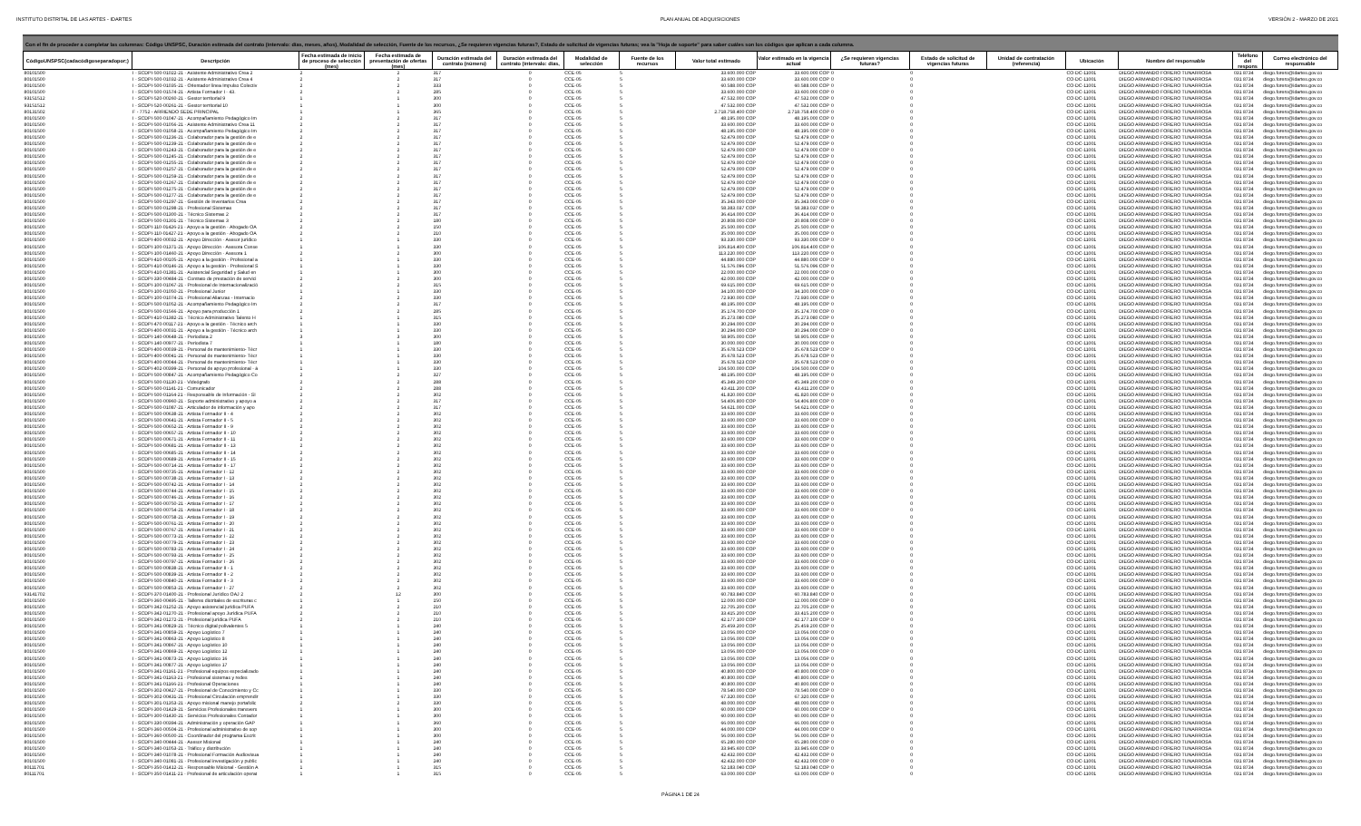INSTITUTO DISTRITAL DE LAS ARTES - IDARTES PLAN ANUAL DE ADQUISICIONES VERSIÓN 2 - MARZO DE 2021
Con el fin de proceder a completar las columnas: Código UNSPSC, Duración estimada del contrato (intervalo: días, meses, años), Modalidad de selección, Fuente de los recursos, ¿Se requieren vigencias futuras?, Estado de solicitud de vigencias futuras; vea la "Hoja de soporte" para saber cuáles son los códigos que aplican a cada columna.
| CódigoUNSPSC(cadacódigoseparadopor;) | Descripción | Fecha estimada de inicio de proceso de selección (mes) | Fecha estimada de presentación de ofertas (mes) | Duración estimada del contrato (número) | Duración estimada del contrato (intervalo: días, | Modalidad de selección | Fuente de los recursos | Valor total estimado | Valor estimado en la vigencia actual | ¿Se requieren vigencias futuras? | Estado de solicitud de vigencias futuras | Unidad de contratación (referencia) | Ubicación | Nombre del responsable | Teléfono del respons | Correo electrónico del responsable |
| --- | --- | --- | --- | --- | --- | --- | --- | --- | --- | --- | --- | --- | --- | --- | --- | --- |
| 80101500 | I - SCDPI-500-01022-21 - Asistente Administrativo Crea 2 | 2 | 2 | 317 | 0 | CCE-05 | 5 | 33.600.000 COP | 33.600.000 COP | 0 | 0 | | CO-DC-11001 | DIEGO ARMANDO FORERO TUNARROSA | 031 8734 | diego.forero@idartes.gov.co |
| 80101500 | I - SCDPI-500-01032-21 - Asistente Administrativo Crea 4 | 2 | 2 | 317 | 0 | CCE-05 | 5 | 33.600.000 COP | 33.600.000 COP | 0 | 0 | | CO-DC-11001 | DIEGO ARMANDO FORERO TUNARROSA | 031 8734 | diego.forero@idartes.gov.co |
| 80101500 | I - SCDPI-500-01035-21 - Orientador línea Impulso Colectiv | 2 | 2 | 333 | 0 | CCE-05 | 5 | 60.588.000 COP | 60.588.000 COP | 0 | 0 | | CO-DC-11001 | DIEGO ARMANDO FORERO TUNARROSA | 031 8734 | diego.forero@idartes.gov.co |
| 80101500 | I - SCDPI-500-01574-21 - Artista Formador I - 43. | 2 | 2 | 285 | 0 | CCE-05 | 5 | 33.600.000 COP | 33.600.000 COP | 0 | 0 | | CO-DC-11001 | DIEGO ARMANDO FORERO TUNARROSA | 031 8734 | diego.forero@idartes.gov.co |
| 93151512 | I - SCDPI-520-00260-21 - Gestor territorial 9 | 1 | 1 | 300 | 0 | CCE-05 | 5 | 47.532.000 COP | 47.532.000 COP | 0 | 0 | | CO-DC-11001 | DIEGO ARMANDO FORERO TUNARROSA | 031 8734 | diego.forero@idartes.gov.co |
| 93151512 | I - SCDPI-520-00261-21 - Gestor territorial 10 | 1 | 1 | 300 | 0 | CCE-05 | 5 | 47.532.000 COP | 47.532.000 COP | 0 | 0 | | CO-DC-11001 | DIEGO ARMANDO FORERO TUNARROSA | 031 8734 | diego.forero@idartes.gov.co |
| 80131502 | F - 7752 - ARRIENDO SEDE PRINCIPAL | 1 | 1 | 365 | 0 | CCE-05 | 5 | 2.718.758.400 COP | 2.718.758.400 COP | 0 | 0 | | CO-DC-11001 | DIEGO ARMANDO FORERO TUNARROSA | 031 8734 | diego.forero@idartes.gov.co |
| 80101500 | I - SCDPI-500-01047-21 - Acompañamiento Pedagógico Im | 2 | 2 | 317 | 0 | CCE-05 | 5 | 48.195.000 COP | 48.195.000 COP | 0 | 0 | | CO-DC-11001 | DIEGO ARMANDO FORERO TUNARROSA | 031 8734 | diego.forero@idartes.gov.co |
| 80101500 | I - SCDPI-500-01056-21 - Asistente Administrativo Crea 11 | 2 | 2 | 317 | 0 | CCE-05 | 5 | 33.600.000 COP | 33.600.000 COP | 0 | 0 | | CO-DC-11001 | DIEGO ARMANDO FORERO TUNARROSA | 031 8734 | diego.forero@idartes.gov.co |
| 80101500 | I - SCDPI-500-01058-21 - Acompañamiento Pedagógico Im | 2 | 2 | 317 | 0 | CCE-05 | 5 | 48.195.000 COP | 48.195.000 COP | 0 | 0 | | CO-DC-11001 | DIEGO ARMANDO FORERO TUNARROSA | 031 8734 | diego.forero@idartes.gov.co |
| 80101500 | I - SCDPI-500-01236-21 - Colaborador para la gestión de e | 2 | 2 | 317 | 0 | CCE-05 | 5 | 52.479.000 COP | 52.479.000 COP | 0 | 0 | | CO-DC-11001 | DIEGO ARMANDO FORERO TUNARROSA | 031 8734 | diego.forero@idartes.gov.co |
| 80101500 | I - SCDPI-500-01239-21 - Colaborador para la gestión de e | 2 | 2 | 317 | 0 | CCE-05 | 5 | 52.479.000 COP | 52.479.000 COP | 0 | 0 | | CO-DC-11001 | DIEGO ARMANDO FORERO TUNARROSA | 031 8734 | diego.forero@idartes.gov.co |
| 80101500 | I - SCDPI-500-01243-21 - Colaborador para la gestión de e | 2 | 2 | 317 | 0 | CCE-05 | 5 | 52.479.000 COP | 52.479.000 COP | 0 | 0 | | CO-DC-11001 | DIEGO ARMANDO FORERO TUNARROSA | 031 8734 | diego.forero@idartes.gov.co |
| 80101500 | I - SCDPI-500-01245-21 - Colaborador para la gestión de e | 2 | 2 | 317 | 0 | CCE-05 | 5 | 52.479.000 COP | 52.479.000 COP | 0 | 0 | | CO-DC-11001 | DIEGO ARMANDO FORERO TUNARROSA | 031 8734 | diego.forero@idartes.gov.co |
| 80101500 | I - SCDPI-500-01255-21 - Colaborador para la gestión de e | 2 | 2 | 317 | 0 | CCE-05 | 5 | 52.479.000 COP | 52.479.000 COP | 0 | 0 | | CO-DC-11001 | DIEGO ARMANDO FORERO TUNARROSA | 031 8734 | diego.forero@idartes.gov.co |
| 80101500 | I - SCDPI-500-01257-21 - Colaborador para la gestión de e | 2 | 2 | 317 | 0 | CCE-05 | 5 | 52.479.000 COP | 52.479.000 COP | 0 | 0 | | CO-DC-11001 | DIEGO ARMANDO FORERO TUNARROSA | 031 8734 | diego.forero@idartes.gov.co |
| 80101500 | I - SCDPI-500-01259-21 - Colaborador para la gestión de e | 2 | 2 | 317 | 0 | CCE-05 | 5 | 52.479.000 COP | 52.479.000 COP | 0 | 0 | | CO-DC-11001 | DIEGO ARMANDO FORERO TUNARROSA | 031 8734 | diego.forero@idartes.gov.co |
| 80101500 | I - SCDPI-500-01267-21 - Colaborador para la gestión de e | 2 | 2 | 317 | 0 | CCE-05 | 5 | 52.479.000 COP | 52.479.000 COP | 0 | 0 | | CO-DC-11001 | DIEGO ARMANDO FORERO TUNARROSA | 031 8734 | diego.forero@idartes.gov.co |
| 80101500 | I - SCDPI-500-01275-21 - Colaborador para la gestión de e | 2 | 2 | 317 | 0 | CCE-05 | 5 | 52.479.000 COP | 52.479.000 COP | 0 | 0 | | CO-DC-11001 | DIEGO ARMANDO FORERO TUNARROSA | 031 8734 | diego.forero@idartes.gov.co |
| 80101500 | I - SCDPI-500-01277-21 - Colaborador para la gestión de e | 2 | 2 | 317 | 0 | CCE-05 | 5 | 52.479.000 COP | 52.479.000 COP | 0 | 0 | | CO-DC-11001 | DIEGO ARMANDO FORERO TUNARROSA | 031 8734 | diego.forero@idartes.gov.co |
| 80101500 | I - SCDPI-500-01297-21 - Gestión de Inventarios Crea | 2 | 2 | 317 | 0 | CCE-05 | 5 | 35.343.000 COP | 35.343.000 COP | 0 | 0 | | CO-DC-11001 | DIEGO ARMANDO FORERO TUNARROSA | 031 8734 | diego.forero@idartes.gov.co |
| 80101500 | I - SCDPI-500-01298-21 - Profesional Sistemas | 2 | 2 | 317 | 0 | CCE-05 | 5 | 58.383.037 COP | 58.383.037 COP | 0 | 0 | | CO-DC-11001 | DIEGO ARMANDO FORERO TUNARROSA | 031 8734 | diego.forero@idartes.gov.co |
| 80101500 | I - SCDPI-500-01300-21 - Técnico Sistemas 2 | 2 | 2 | 317 | 0 | CCE-05 | 5 | 36.414.000 COP | 36.414.000 COP | 0 | 0 | | CO-DC-11001 | DIEGO ARMANDO FORERO TUNARROSA | 031 8734 | diego.forero@idartes.gov.co |
| 80101500 | I - SCDPI-500-01301-21 - Técnico Sistemas 3 | 2 | 2 | 180 | 0 | CCE-05 | 5 | 20.808.000 COP | 20.808.000 COP | 0 | 0 | | CO-DC-11001 | DIEGO ARMANDO FORERO TUNARROSA | 031 8734 | diego.forero@idartes.gov.co |
| 80101500 | I - SCDPI-110-01426-21 - Apoyo a la gestión - Abogado OA | 2 | 2 | 150 | 0 | CCE-05 | 5 | 25.500.000 COP | 25.500.000 COP | 0 | 0 | | CO-DC-11001 | DIEGO ARMANDO FORERO TUNARROSA | 031 8734 | diego.forero@idartes.gov.co |
| 80101500 | I - SCDPI-110-01427-21 - Apoyo a la gestión - Abogado OA | 2 | 2 | 210 | 0 | CCE-05 | 5 | 35.000.000 COP | 35.000.000 COP | 0 | 0 | | CO-DC-11001 | DIEGO ARMANDO FORERO TUNARROSA | 031 8734 | diego.forero@idartes.gov.co |
| 80101500 | I - SCDPI-400-00032-21 - Apoyo Dirección - Asesor jurídico | 1 | 1 | 330 | 0 | CCE-05 | 5 | 93.330.000 COP | 93.330.000 COP | 0 | 0 | | CO-DC-11001 | DIEGO ARMANDO FORERO TUNARROSA | 031 8734 | diego.forero@idartes.gov.co |
| 80101500 | I - SCDPI-100-01371-21 - Apoyo Dirección - Asesora Conse | 1 | 1 | 330 | 0 | CCE-05 | 5 | 106.814.400 COP | 106.814.400 COP | 0 | 0 | | CO-DC-11001 | DIEGO ARMANDO FORERO TUNARROSA | 031 8734 | diego.forero@idartes.gov.co |
| 80101500 | I - SCDPI-100-01460-21 - Apoyo Dirección - Asesora 1 | 2 | 2 | 300 | 0 | CCE-05 | 5 | 113.220.000 COP | 113.220.000 COP | 0 | 0 | | CO-DC-11001 | DIEGO ARMANDO FORERO TUNARROSA | 031 8734 | diego.forero@idartes.gov.co |
| 80101500 | I - SCDPI-410-00105-21 - Apoyo a la gestión - Profesional a | 1 | 1 | 330 | 0 | CCE-05 | 5 | 44.880.000 COP | 44.880.000 COP | 0 | 0 | | CO-DC-11001 | DIEGO ARMANDO FORERO TUNARROSA | 031 8734 | diego.forero@idartes.gov.co |
| 80101500 | I - SCDPI-410-00146-21 - Apoyo a la gestión - Profesional S | 1 | 1 | 330 | 0 | CCE-05 | 5 | 51.576.096 COP | 51.576.096 COP | 0 | 0 | | CO-DC-11001 | DIEGO ARMANDO FORERO TUNARROSA | 031 8734 | diego.forero@idartes.gov.co |
| 80101500 | I - SCDPI-410-01381-21 - Asistencial Seguridad y Salud en | 1 | 1 | 300 | 0 | CCE-05 | 5 | 22.000.000 COP | 22.000.000 COP | 0 | 0 | | CO-DC-11001 | DIEGO ARMANDO FORERO TUNARROSA | 031 8734 | diego.forero@idartes.gov.co |
| 80101500 | I - SCDPI-330-00484-21 - Contrato de prestación de servici | 2 | 2 | 300 | 0 | CCE-05 | 5 | 42.000.000 COP | 42.000.000 COP | 0 | 0 | | CO-DC-11001 | DIEGO ARMANDO FORERO TUNARROSA | 031 8734 | diego.forero@idartes.gov.co |
| 80101500 | I - SCDPI-100-01067-21 - Profesional de Internacionalizació | 2 | 2 | 315 | 0 | CCE-05 | 5 | 69.615.000 COP | 69.615.000 COP | 0 | 0 | | CO-DC-11001 | DIEGO ARMANDO FORERO TUNARROSA | 031 8734 | diego.forero@idartes.gov.co |
| 80101500 | I - SCDPI-100-01050-21 - Profesional Junior | 1 | 1 | 330 | 0 | CCE-05 | 5 | 34.100.000 COP | 34.100.000 COP | 0 | 0 | | CO-DC-11001 | DIEGO ARMANDO FORERO TUNARROSA | 031 8734 | diego.forero@idartes.gov.co |
| 80101500 | I - SCDPI-100-01074-21 - Profesional Alianzas - Internacio | 2 | 2 | 330 | 0 | CCE-05 | 5 | 72.930.000 COP | 72.930.000 COP | 0 | 0 | | CO-DC-11001 | DIEGO ARMANDO FORERO TUNARROSA | 031 8734 | diego.forero@idartes.gov.co |
| 80101500 | I - SCDPI-500-01052-21 - Acompañamiento Pedagógico Im | 2 | 2 | 317 | 0 | CCE-05 | 5 | 48.195.000 COP | 48.195.000 COP | 0 | 0 | | CO-DC-11001 | DIEGO ARMANDO FORERO TUNARROSA | 031 8734 | diego.forero@idartes.gov.co |
| 80101500 | I - SCDPI-500-01566-21 - Apoyo para producción 1 | 2 | 2 | 285 | 0 | CCE-05 | 5 | 35.174.700 COP | 35.174.700 COP | 0 | 0 | | CO-DC-11001 | DIEGO ARMANDO FORERO TUNARROSA | 031 8734 | diego.forero@idartes.gov.co |
| 80101500 | I - SCDPI-410-01382-21 - Técnico Administrativo Talento H | 1 | 1 | 315 | 0 | CCE-05 | 5 | 35.273.080 COP | 35.273.080 COP | 0 | 0 | | CO-DC-11001 | DIEGO ARMANDO FORERO TUNARROSA | 031 8734 | diego.forero@idartes.gov.co |
| 80101500 | I - SCDPI-470-00117-21 - Apoyo a la gestión - Técnico arch | 1 | 1 | 330 | 0 | CCE-05 | 5 | 30.294.000 COP | 30.294.000 COP | 0 | 0 | | CO-DC-11001 | DIEGO ARMANDO FORERO TUNARROSA | 031 8734 | diego.forero@idartes.gov.co |
| 80101500 | I - SCDPI-400-00031-21 - Apoyo a la gestión - Técnico arch | 1 | 1 | 330 | 0 | CCE-05 | 5 | 30.294.000 COP | 30.294.000 COP | 0 | 0 | | CO-DC-11001 | DIEGO ARMANDO FORERO TUNARROSA | 031 8734 | diego.forero@idartes.gov.co |
| 80101500 | I - SCDPI-140-00648-21 - Periodista 2 | 3 | 3 | 300 | 0 | CCE-05 | 5 | 58.905.000 COP | 58.905.000 COP | 0 | 0 | | CO-DC-11001 | DIEGO ARMANDO FORERO TUNARROSA | 031 8734 | diego.forero@idartes.gov.co |
| 80101500 | I - SCDPI-140-00977-21 - Periodista 7 | 1 | 1 | 180 | 0 | CCE-05 | 5 | 30.000.000 COP | 30.000.000 COP | 0 | 0 | | CO-DC-11001 | DIEGO ARMANDO FORERO TUNARROSA | 031 8734 | diego.forero@idartes.gov.co |
| 80101500 | I - SCDPI-400-00039-21 - Personal de mantenimiento- Técr | 1 | 1 | 330 | 0 | CCE-05 | 5 | 35.678.523 COP | 35.678.523 COP | 0 | 0 | | CO-DC-11001 | DIEGO ARMANDO FORERO TUNARROSA | 031 8734 | diego.forero@idartes.gov.co |
| 80101500 | I - SCDPI-400-00041-21 - Personal de mantenimiento- Técr | 1 | 1 | 330 | 0 | CCE-05 | 5 | 35.678.523 COP | 35.678.523 COP | 0 | 0 | | CO-DC-11001 | DIEGO ARMANDO FORERO TUNARROSA | 031 8734 | diego.forero@idartes.gov.co |
| 80101500 | I - SCDPI-400-00044-21 - Personal de mantenimiento- Técr | 1 | 1 | 330 | 0 | CCE-05 | 5 | 35.678.523 COP | 35.678.523 COP | 0 | 0 | | CO-DC-11001 | DIEGO ARMANDO FORERO TUNARROSA | 031 8734 | diego.forero@idartes.gov.co |
| 80101500 | I - SCDPI-402-00399-21 - Personal de apoyo profesional - á | 1 | 1 | 330 | 0 | CCE-05 | 5 | 104.500.000 COP | 104.500.000 COP | 0 | 0 | | CO-DC-11001 | DIEGO ARMANDO FORERO TUNARROSA | 031 8734 | diego.forero@idartes.gov.co |
| 80101500 | I - SCDPI-500-00847-21 - Acompañamiento Pedagógico Co | 2 | 2 | 327 | 0 | CCE-05 | 5 | 48.195.000 COP | 48.195.000 COP | 0 | 0 | | CO-DC-11001 | DIEGO ARMANDO FORERO TUNARROSA | 031 8734 | diego.forero@idartes.gov.co |
| 80101500 | I - SCDPI-500-01130-21 - Videógrafo | 2 | 2 | 288 | 0 | CCE-05 | 5 | 45.349.200 COP | 45.349.200 COP | 0 | 0 | | CO-DC-11001 | DIEGO ARMANDO FORERO TUNARROSA | 031 8734 | diego.forero@idartes.gov.co |
| 80101500 | I - SCDPI-500-01141-21 - Comunicador | 2 | 2 | 288 | 0 | CCE-05 | 5 | 43.411.200 COP | 43.411.200 COP | 0 | 0 | | CO-DC-11001 | DIEGO ARMANDO FORERO TUNARROSA | 031 8734 | diego.forero@idartes.gov.co |
| 80101500 | I - SCDPI-500-01164-21 - Responsable de Información - SI | 2 | 2 | 302 | 0 | CCE-05 | 5 | 41.820.000 COP | 41.820.000 COP | 0 | 0 | | CO-DC-11001 | DIEGO ARMANDO FORERO TUNARROSA | 031 8734 | diego.forero@idartes.gov.co |
| 80101500 | I - SCDPI-500-00960-21 - Soporte administrativo y apoyo a | 2 | 2 | 317 | 0 | CCE-05 | 5 | 54.406.800 COP | 54.406.800 COP | 0 | 0 | | CO-DC-11001 | DIEGO ARMANDO FORERO TUNARROSA | 031 8734 | diego.forero@idartes.gov.co |
| 80101500 | I - SCDPI-500-01087-21 - Articulador de información y apo | 2 | 2 | 317 | 0 | CCE-05 | 5 | 54.621.000 COP | 54.621.000 COP | 0 | 0 | | CO-DC-11001 | DIEGO ARMANDO FORERO TUNARROSA | 031 8734 | diego.forero@idartes.gov.co |
| 80101500 | I - SCDPI-500-00638-21 - Artista Formador II - 4 | 2 | 2 | 302 | 0 | CCE-05 | 5 | 33.600.000 COP | 33.600.000 COP | 0 | 0 | | CO-DC-11001 | DIEGO ARMANDO FORERO TUNARROSA | 031 8734 | diego.forero@idartes.gov.co |
| 80101500 | I - SCDPI-500-00641-21 - Artista Formador II - 5 | 2 | 2 | 302 | 0 | CCE-05 | 5 | 33.600.000 COP | 33.600.000 COP | 0 | 0 | | CO-DC-11001 | DIEGO ARMANDO FORERO TUNARROSA | 031 8734 | diego.forero@idartes.gov.co |
| 80101500 | I - SCDPI-500-00652-21 - Artista Formador II - 9 | 2 | 2 | 302 | 0 | CCE-05 | 5 | 33.600.000 COP | 33.600.000 COP | 0 | 0 | | CO-DC-11001 | DIEGO ARMANDO FORERO TUNARROSA | 031 8734 | diego.forero@idartes.gov.co |
| 80101500 | I - SCDPI-500-00657-21 - Artista Formador II - 10 | 2 | 2 | 302 | 0 | CCE-05 | 5 | 33.600.000 COP | 33.600.000 COP | 0 | 0 | | CO-DC-11001 | DIEGO ARMANDO FORERO TUNARROSA | 031 8734 | diego.forero@idartes.gov.co |
| 80101500 | I - SCDPI-500-00671-21 - Artista Formador II - 11 | 2 | 2 | 302 | 0 | CCE-05 | 5 | 33.600.000 COP | 33.600.000 COP | 0 | 0 | | CO-DC-11001 | DIEGO ARMANDO FORERO TUNARROSA | 031 8734 | diego.forero@idartes.gov.co |
| 80101500 | I - SCDPI-500-00681-21 - Artista Formador II - 13 | 2 | 2 | 302 | 0 | CCE-05 | 5 | 33.600.000 COP | 33.600.000 COP | 0 | 0 | | CO-DC-11001 | DIEGO ARMANDO FORERO TUNARROSA | 031 8734 | diego.forero@idartes.gov.co |
| 80101500 | I - SCDPI-500-00685-21 - Artista Formador II - 14 | 2 | 2 | 302 | 0 | CCE-05 | 5 | 33.600.000 COP | 33.600.000 COP | 0 | 0 | | CO-DC-11001 | DIEGO ARMANDO FORERO TUNARROSA | 031 8734 | diego.forero@idartes.gov.co |
| 80101500 | I - SCDPI-500-00689-21 - Artista Formador II - 15 | 2 | 2 | 302 | 0 | CCE-05 | 5 | 33.600.000 COP | 33.600.000 COP | 0 | 0 | | CO-DC-11001 | DIEGO ARMANDO FORERO TUNARROSA | 031 8734 | diego.forero@idartes.gov.co |
| 80101500 | I - SCDPI-500-00714-21 - Artista Formador II - 17 | 2 | 2 | 302 | 0 | CCE-05 | 5 | 33.600.000 COP | 33.600.000 COP | 0 | 0 | | CO-DC-11001 | DIEGO ARMANDO FORERO TUNARROSA | 031 8734 | diego.forero@idartes.gov.co |
| 80101500 | I - SCDPI-500-00735-21 - Artista Formador I - 12 | 2 | 2 | 302 | 0 | CCE-05 | 5 | 33.600.000 COP | 33.600.000 COP | 0 | 0 | | CO-DC-11001 | DIEGO ARMANDO FORERO TUNARROSA | 031 8734 | diego.forero@idartes.gov.co |
| 80101500 | I - SCDPI-500-00738-21 - Artista Formador I - 13 | 2 | 2 | 302 | 0 | CCE-05 | 5 | 33.600.000 COP | 33.600.000 COP | 0 | 0 | | CO-DC-11001 | DIEGO ARMANDO FORERO TUNARROSA | 031 8734 | diego.forero@idartes.gov.co |
| 80101500 | I - SCDPI-500-00742-21 - Artista Formador I - 14 | 2 | 2 | 302 | 0 | CCE-05 | 5 | 33.600.000 COP | 33.600.000 COP | 0 | 0 | | CO-DC-11001 | DIEGO ARMANDO FORERO TUNARROSA | 031 8734 | diego.forero@idartes.gov.co |
| 80101500 | I - SCDPI-500-00744-21 - Artista Formador I - 15 | 2 | 2 | 302 | 0 | CCE-05 | 5 | 33.600.000 COP | 33.600.000 COP | 0 | 0 | | CO-DC-11001 | DIEGO ARMANDO FORERO TUNARROSA | 031 8734 | diego.forero@idartes.gov.co |
| 80101500 | I - SCDPI-500-00746-21 - Artista Formador I - 16 | 2 | 2 | 302 | 0 | CCE-05 | 5 | 33.600.000 COP | 33.600.000 COP | 0 | 0 | | CO-DC-11001 | DIEGO ARMANDO FORERO TUNARROSA | 031 8734 | diego.forero@idartes.gov.co |
| 80101500 | I - SCDPI-500-00750-21 - Artista Formador I - 17 | 2 | 2 | 302 | 0 | CCE-05 | 5 | 33.600.000 COP | 33.600.000 COP | 0 | 0 | | CO-DC-11001 | DIEGO ARMANDO FORERO TUNARROSA | 031 8734 | diego.forero@idartes.gov.co |
| 80101500 | I - SCDPI-500-00754-21 - Artista Formador I - 18 | 2 | 2 | 302 | 0 | CCE-05 | 5 | 33.600.000 COP | 33.600.000 COP | 0 | 0 | | CO-DC-11001 | DIEGO ARMANDO FORERO TUNARROSA | 031 8734 | diego.forero@idartes.gov.co |
| 80101500 | I - SCDPI-500-00758-21 - Artista Formador I - 19 | 2 | 2 | 302 | 0 | CCE-05 | 5 | 33.600.000 COP | 33.600.000 COP | 0 | 0 | | CO-DC-11001 | DIEGO ARMANDO FORERO TUNARROSA | 031 8734 | diego.forero@idartes.gov.co |
| 80101500 | I - SCDPI-500-00761-21 - Artista Formador I - 20 | 2 | 2 | 302 | 0 | CCE-05 | 5 | 33.600.000 COP | 33.600.000 COP | 0 | 0 | | CO-DC-11001 | DIEGO ARMANDO FORERO TUNARROSA | 031 8734 | diego.forero@idartes.gov.co |
| 80101500 | I - SCDPI-500-00767-21 - Artista Formador I - 21 | 2 | 2 | 302 | 0 | CCE-05 | 5 | 33.600.000 COP | 33.600.000 COP | 0 | 0 | | CO-DC-11001 | DIEGO ARMANDO FORERO TUNARROSA | 031 8734 | diego.forero@idartes.gov.co |
| 80101500 | I - SCDPI-500-00773-21 - Artista Formador I - 22 | 2 | 2 | 302 | 0 | CCE-05 | 5 | 33.600.000 COP | 33.600.000 COP | 0 | 0 | | CO-DC-11001 | DIEGO ARMANDO FORERO TUNARROSA | 031 8734 | diego.forero@idartes.gov.co |
| 80101500 | I - SCDPI-500-00779-21 - Artista Formador I - 23 | 2 | 2 | 302 | 0 | CCE-05 | 5 | 33.600.000 COP | 33.600.000 COP | 0 | 0 | | CO-DC-11001 | DIEGO ARMANDO FORERO TUNARROSA | 031 8734 | diego.forero@idartes.gov.co |
| 80101500 | I - SCDPI-500-00783-21 - Artista Formador I - 24 | 2 | 2 | 302 | 0 | CCE-05 | 5 | 33.600.000 COP | 33.600.000 COP | 0 | 0 | | CO-DC-11001 | DIEGO ARMANDO FORERO TUNARROSA | 031 8734 | diego.forero@idartes.gov.co |
| 80101500 | I - SCDPI-500-00793-21 - Artista Formador I - 25 | 2 | 2 | 302 | 0 | CCE-05 | 5 | 33.600.000 COP | 33.600.000 COP | 0 | 0 | | CO-DC-11001 | DIEGO ARMANDO FORERO TUNARROSA | 031 8734 | diego.forero@idartes.gov.co |
| 80101500 | I - SCDPI-500-00797-21 - Artista Formador I - 26 | 2 | 2 | 302 | 0 | CCE-05 | 5 | 33.600.000 COP | 33.600.000 COP | 0 | 0 | | CO-DC-11001 | DIEGO ARMANDO FORERO TUNARROSA | 031 8734 | diego.forero@idartes.gov.co |
| 80101500 | I - SCDPI-500-00838-21 - Artista Formador II - 1 | 2 | 2 | 302 | 0 | CCE-05 | 5 | 33.600.000 COP | 33.600.000 COP | 0 | 0 | | CO-DC-11001 | DIEGO ARMANDO FORERO TUNARROSA | 031 8734 | diego.forero@idartes.gov.co |
| 80101500 | I - SCDPI-500-00839-21 - Artista Formador II - 2 | 2 | 2 | 302 | 0 | CCE-05 | 5 | 33.600.000 COP | 33.600.000 COP | 0 | 0 | | CO-DC-11001 | DIEGO ARMANDO FORERO TUNARROSA | 031 8734 | diego.forero@idartes.gov.co |
| 80101500 | I - SCDPI-500-00840-21 - Artista Formador II - 3 | 2 | 2 | 302 | 0 | CCE-05 | 5 | 33.600.000 COP | 33.600.000 COP | 0 | 0 | | CO-DC-11001 | DIEGO ARMANDO FORERO TUNARROSA | 031 8734 | diego.forero@idartes.gov.co |
| 80101500 | I - SCDPI-500-00853-21 - Artista Formador I - 27 | 2 | 2 | 302 | 0 | CCE-05 | 5 | 33.600.000 COP | 33.600.000 COP | 0 | 0 | | CO-DC-11001 | DIEGO ARMANDO FORERO TUNARROSA | 031 8734 | diego.forero@idartes.gov.co |
| 93141702 | I - SCDPI-370-01400-21 - Profesional Jurídico OAJ 2 | 2 | 12 | 300 | 0 | CCE-05 | 5 | 60.783.840 COP | 60.783.840 COP | 0 | 0 | | CO-DC-11001 | DIEGO ARMANDO FORERO TUNARROSA | 031 8734 | diego.forero@idartes.gov.co |
| 80101500 | I - SCDPI-360-00495-21 - Talleres distritales de escrituras c | 1 | 1 | 150 | 0 | CCE-05 | 5 | 12.000.000 COP | 12.000.000 COP | 0 | 0 | | CO-DC-11001 | DIEGO ARMANDO FORERO TUNARROSA | 031 8734 | diego.forero@idartes.gov.co |
| 80101500 | I - SCDPI-342-01252-21 - Apoyo asistencial jurídica PUFA | 2 | 2 | 210 | 0 | CCE-05 | 5 | 22.705.200 COP | 22.705.200 COP | 0 | 0 | | CO-DC-11001 | DIEGO ARMANDO FORERO TUNARROSA | 031 8734 | diego.forero@idartes.gov.co |
| 80101500 | I - SCDPI-342-01270-21 - Profesional apoyo Jurídica PUFA | 2 | 2 | 210 | 0 | CCE-05 | 5 | 33.415.200 COP | 33.415.200 COP | 0 | 0 | | CO-DC-11001 | DIEGO ARMANDO FORERO TUNARROSA | 031 8734 | diego.forero@idartes.gov.co |
| 80101500 | I - SCDPI-342-01272-21 - Profesional jurídica PUFA | 2 | 2 | 210 | 0 | CCE-05 | 5 | 42.177.100 COP | 42.177.100 COP | 0 | 0 | | CO-DC-11001 | DIEGO ARMANDO FORERO TUNARROSA | 031 8734 | diego.forero@idartes.gov.co |
| 80101500 | I - SCDPI-341-00829-21 - Técnico digital polivalentes 5 | 1 | 1 | 240 | 0 | CCE-05 | 5 | 25.459.200 COP | 25.459.200 COP | 0 | 0 | | CO-DC-11001 | DIEGO ARMANDO FORERO TUNARROSA | 031 8734 | diego.forero@idartes.gov.co |
| 80101500 | I - SCDPI-341-00859-21 - Apoyo Logístico 7 | 1 | 1 | 240 | 0 | CCE-05 | 5 | 13.056.000 COP | 13.056.000 COP | 0 | 0 | | CO-DC-11001 | DIEGO ARMANDO FORERO TUNARROSA | 031 8734 | diego.forero@idartes.gov.co |
| 80101500 | I - SCDPI-341-00863-21 - Apoyo Logístico 8 | 1 | 1 | 240 | 0 | CCE-05 | 5 | 13.056.000 COP | 13.056.000 COP | 0 | 0 | | CO-DC-11001 | DIEGO ARMANDO FORERO TUNARROSA | 031 8734 | diego.forero@idartes.gov.co |
| 80101500 | I - SCDPI-341-00867-21 - Apoyo Logístico 10 | 1 | 1 | 240 | 0 | CCE-05 | 5 | 13.056.000 COP | 13.056.000 COP | 0 | 0 | | CO-DC-11001 | DIEGO ARMANDO FORERO TUNARROSA | 031 8734 | diego.forero@idartes.gov.co |
| 80101500 | I - SCDPI-341-00869-21 - Apoyo Logístico 12 | 1 | 1 | 240 | 0 | CCE-05 | 5 | 13.056.000 COP | 13.056.000 COP | 0 | 0 | | CO-DC-11001 | DIEGO ARMANDO FORERO TUNARROSA | 031 8734 | diego.forero@idartes.gov.co |
| 80101500 | I - SCDPI-341-00873-21 - Apoyo Logístico 16 | 1 | 1 | 240 | 0 | CCE-05 | 5 | 13.056.000 COP | 13.056.000 COP | 0 | 0 | | CO-DC-11001 | DIEGO ARMANDO FORERO TUNARROSA | 031 8734 | diego.forero@idartes.gov.co |
| 80101500 | I - SCDPI-341-00877-21 - Apoyo Logístico 17 | 1 | 1 | 240 | 0 | CCE-05 | 5 | 13.056.000 COP | 13.056.000 COP | 0 | 0 | | CO-DC-11001 | DIEGO ARMANDO FORERO TUNARROSA | 031 8734 | diego.forero@idartes.gov.co |
| 80101500 | I - SCDPI-341-01161-21 - Profesional equipos especializado | 1 | 1 | 240 | 0 | CCE-05 | 5 | 40.800.000 COP | 40.800.000 COP | 0 | 0 | | CO-DC-11001 | DIEGO ARMANDO FORERO TUNARROSA | 031 8734 | diego.forero@idartes.gov.co |
| 80101500 | I - SCDPI-341-01163-21 - Profesional sistemas y redes | 1 | 1 | 240 | 0 | CCE-05 | 5 | 40.800.000 COP | 40.800.000 COP | 0 | 0 | | CO-DC-11001 | DIEGO ARMANDO FORERO TUNARROSA | 031 8734 | diego.forero@idartes.gov.co |
| 80101500 | I - SCDPI-341-01166-21 - Profesional Operaciones | 1 | 1 | 240 | 0 | CCE-05 | 5 | 40.800.000 COP | 40.800.000 COP | 0 | 0 | | CO-DC-11001 | DIEGO ARMANDO FORERO TUNARROSA | 031 8734 | diego.forero@idartes.gov.co |
| 80101500 | I - SCDPI-302-00427-21 - Profesional de Conocimiento y Cc | 1 | 1 | 330 | 0 | CCE-05 | 5 | 78.540.000 COP | 78.540.000 COP | 0 | 0 | | CO-DC-11001 | DIEGO ARMANDO FORERO TUNARROSA | 031 8734 | diego.forero@idartes.gov.co |
| 80101500 | I - SCDPI-302-00431-21 - Profesional Circulación emprendir | 1 | 1 | 330 | 0 | CCE-05 | 5 | 67.320.000 COP | 67.320.000 COP | 0 | 0 | | CO-DC-11001 | DIEGO ARMANDO FORERO TUNARROSA | 031 8734 | diego.forero@idartes.gov.co |
| 80101500 | I - SCDPI-301-01353-21 - Apoyo misional manejo portafolic | 2 | 2 | 330 | 0 | CCE-05 | 5 | 48.000.000 COP | 48.000.000 COP | 0 | 0 | | CO-DC-11001 | DIEGO ARMANDO FORERO TUNARROSA | 031 8734 | diego.forero@idartes.gov.co |
| 80101500 | I - SCDPI-300-01429-21 - Servicios Profesionales transvers | 1 | 1 | 300 | 0 | CCE-05 | 5 | 60.000.000 COP | 60.000.000 COP | 0 | 0 | | CO-DC-11001 | DIEGO ARMANDO FORERO TUNARROSA | 031 8734 | diego.forero@idartes.gov.co |
| 80101500 | I - SCDPI-300-01430-21 - Servicios Profesionales Contador | 1 | 1 | 300 | 0 | CCE-05 | 5 | 60.000.000 COP | 60.000.000 COP | 0 | 0 | | CO-DC-11001 | DIEGO ARMANDO FORERO TUNARROSA | 031 8734 | diego.forero@idartes.gov.co |
| 80101500 | I - SCDPI-330-00394-21 - Administración y operación GAP | 1 | 1 | 360 | 0 | CCE-05 | 5 | 66.000.000 COP | 66.000.000 COP | 0 | 0 | | CO-DC-11001 | DIEGO ARMANDO FORERO TUNARROSA | 031 8734 | diego.forero@idartes.gov.co |
| 80101500 | I - SCDPI-360-00504-21 - Profesional administrativo de sop | 1 | 1 | 300 | 0 | CCE-05 | 5 | 44.000.000 COP | 44.000.000 COP | 0 | 0 | | CO-DC-11001 | DIEGO ARMANDO FORERO TUNARROSA | 031 8734 | diego.forero@idartes.gov.co |
| 80101500 | I - SCDPI-360-00500-21 - Coordinador del programa Escrit | 1 | 1 | 300 | 0 | CCE-05 | 5 | 56.000.000 COP | 56.000.000 COP | 0 | 0 | | CO-DC-11001 | DIEGO ARMANDO FORERO TUNARROSA | 031 8734 | diego.forero@idartes.gov.co |
| 80101500 | I - SCDPI-340-00444-21 - Asesor Misional | 1 | 1 | 240 | 0 | CCE-05 | 5 | 65.280.000 COP | 65.280.000 COP | 0 | 0 | | CO-DC-11001 | DIEGO ARMANDO FORERO TUNARROSA | 031 8734 | diego.forero@idartes.gov.co |
| 80101500 | I - SCDPI-340-01053-21 - Tráfico y distribución | 1 | 1 | 240 | 0 | CCE-05 | 5 | 33.945.600 COP | 33.945.600 COP | 0 | 0 | | CO-DC-11001 | DIEGO ARMANDO FORERO TUNARROSA | 031 8734 | diego.forero@idartes.gov.co |
| 80101500 | I - SCDPI-340-01078-21 - Profesional Formación Audiovisua | 1 | 1 | 240 | 0 | CCE-05 | 5 | 42.432.000 COP | 42.432.000 COP | 0 | 0 | | CO-DC-11001 | DIEGO ARMANDO FORERO TUNARROSA | 031 8734 | diego.forero@idartes.gov.co |
| 80101500 | I - SCDPI-340-01081-21 - Profesional investigación y public | 1 | 1 | 240 | 0 | CCE-05 | 5 | 42.432.000 COP | 42.432.000 COP | 0 | 0 | | CO-DC-11001 | DIEGO ARMANDO FORERO TUNARROSA | 031 8734 | diego.forero@idartes.gov.co |
| 80111701 | I - SCDPI-350-01412-21 - Responsable Misional - Gestión A | 1 | 1 | 315 | 0 | CCE-05 | 5 | 52.183.040 COP | 52.183.040 COP | 0 | 0 | | CO-DC-11001 | DIEGO ARMANDO FORERO TUNARROSA | 031 8734 | diego.forero@idartes.gov.co |
| 80111701 | I - SCDPI-350-01411-21 - Profesional de articulación operat | 1 | 1 | 315 | 0 | CCE-05 | 5 | 63.000.000 COP | 63.000.000 COP | 0 | 0 | | CO-DC-11001 | DIEGO ARMANDO FORERO TUNARROSA | 031 8734 | diego.forero@idartes.gov.co |
PÁGINA 1 DE 24